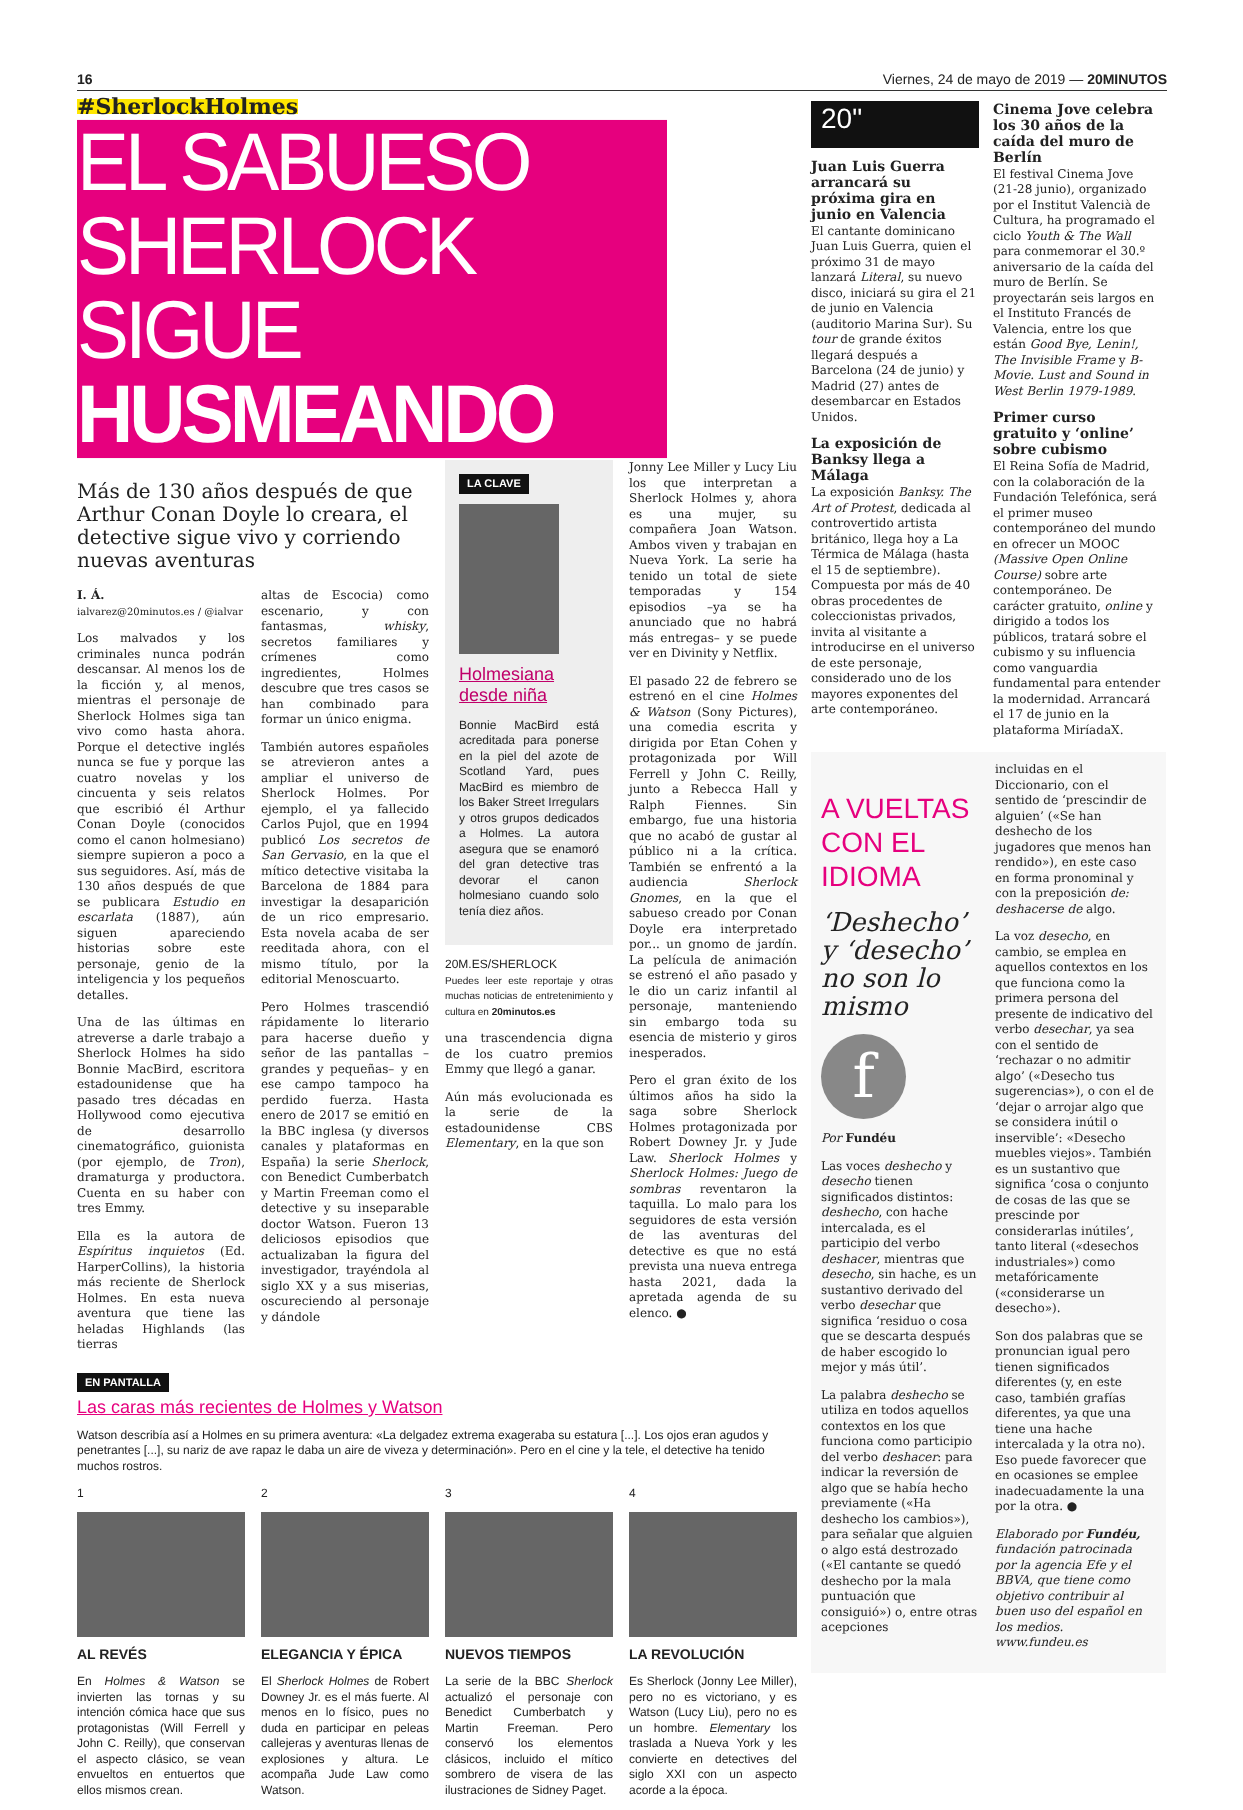16 Viernes, 24 de mayo de 2019 — 20MINUTOS
#SherlockHolmes
EL SABUESO SHERLOCK
SIGUE HUSMEANDO
Más de 130 años después de que Arthur Conan Doyle lo creara, el detective sigue vivo y corriendo nuevas aventuras
I. Á.
ialvarez@20minutos.es / @ialvar
Los malvados y los criminales nunca podrán descansar. Al menos los de la ficción y, al menos, mientras el personaje de Sherlock Holmes siga tan vivo como hasta ahora. Porque el detective inglés nunca se fue y porque las cuatro novelas y los cincuenta y seis relatos que escribió él Arthur Conan Doyle (conocidos como el canon holmesiano) siempre supieron a poco a sus seguidores. Así, más de 130 años después de que se publicara Estudio en escarlata (1887), aún siguen apareciendo historias sobre este personaje, genio de la inteligencia y los pequeños detalles.
Una de las últimas en atreverse a darle trabajo a Sherlock Holmes ha sido Bonnie MacBird, escritora estadounidense que ha pasado tres décadas en Hollywood como ejecutiva de desarrollo cinematográfico, guionista (por ejemplo, de Tron), dramaturga y productora. Cuenta en su haber con tres Emmy.
Ella es la autora de Espíritus inquietos (Ed. HarperCollins), la historia más reciente de Sherlock Holmes. En esta nueva aventura que tiene las heladas Highlands (las tierras
altas de Escocia) como escenario, y con fantasmas, whisky, secretos familiares y crímenes como ingredientes, Holmes descubre que tres casos se han combinado para formar un único enigma.
También autores españoles se atrevieron antes a ampliar el universo de Sherlock Holmes. Por ejemplo, el ya fallecido Carlos Pujol, que en 1994 publicó Los secretos de San Gervasio, en la que el mítico detective visitaba la Barcelona de 1884 para investigar la desaparición de un rico empresario. Esta novela acaba de ser reeditada ahora, con el mismo título, por la editorial Menoscuarto.
Pero Holmes trascendió rápidamente lo literario para hacerse dueño y señor de las pantallas –grandes y pequeñas– y en ese campo tampoco ha perdido fuerza. Hasta enero de 2017 se emitió en la BBC inglesa (y diversos canales y plataformas en España) la serie Sherlock, con Benedict Cumberbatch y Martin Freeman como el detective y su inseparable doctor Watson. Fueron 13 deliciosos episodios que actualizaban la figura del investigador, trayéndola al siglo XX y a sus miserias, oscureciendo al personaje y dándole
LA CLAVE
Holmesiana desde niña
Bonnie MacBird está acreditada para ponerse en la piel del azote de Scotland Yard, pues MacBird es miembro de los Baker Street Irregulars y otros grupos dedicados a Holmes. La autora asegura que se enamoró del gran detective tras devorar el canon holmesiano cuando solo tenía diez años.
20M.ES/SHERLOCK
Puedes leer este reportaje y otras muchas noticias de entretenimiento y cultura en 20minutos.es
una trascendencia digna de los cuatro premios Emmy que llegó a ganar.
Aún más evolucionada es la serie de la estadounidense CBS Elementary, en la que son
Jonny Lee Miller y Lucy Liu los que interpretan a Sherlock Holmes y, ahora es una mujer, su compañera Joan Watson. Ambos viven y trabajan en Nueva York. La serie ha tenido un total de siete temporadas y 154 episodios –ya se ha anunciado que no habrá más entregas– y se puede ver en Divinity y Netflix.
El pasado 22 de febrero se estrenó en el cine Holmes & Watson (Sony Pictures), una comedia escrita y dirigida por Etan Cohen y protagonizada por Will Ferrell y John C. Reilly, junto a Rebecca Hall y Ralph Fiennes. Sin embargo, fue una historia que no acabó de gustar al público ni a la crítica. También se enfrentó a la audiencia Sherlock Gnomes, en la que el sabueso creado por Conan Doyle era interpretado por... un gnomo de jardín. La película de animación se estrenó el año pasado y le dio un cariz infantil al personaje, manteniendo sin embargo toda su esencia de misterio y giros inesperados.
Pero el gran éxito de los últimos años ha sido la saga sobre Sherlock Holmes protagonizada por Robert Downey Jr. y Jude Law. Sherlock Holmes y Sherlock Holmes: Juego de sombras reventaron la taquilla. Lo malo para los seguidores de esta versión de las aventuras del detective es que no está prevista una nueva entrega hasta 2021, dada la apretada agenda de su elenco. ●
EN PANTALLA
Las caras más recientes de Holmes y Watson
Watson describía así a Holmes en su primera aventura: «La delgadez extrema exageraba su estatura [...]. Los ojos eran agudos y penetrantes [...], su nariz de ave rapaz le daba un aire de viveza y determinación». Pero en el cine y la tele, el detective ha tenido muchos rostros.
1
AL REVÉS
En Holmes & Watson se invierten las tornas y su intención cómica hace que sus protagonistas (Will Ferrell y John C. Reilly), que conservan el aspecto clásico, se vean envueltos en entuertos que ellos mismos crean.
2
ELEGANCIA Y ÉPICA
El Sherlock Holmes de Robert Downey Jr. es el más fuerte. Al menos en lo físico, pues no duda en participar en peleas callejeras y aventuras llenas de explosiones y altura. Le acompaña Jude Law como Watson.
3
NUEVOS TIEMPOS
La serie de la BBC Sherlock actualizó el personaje con Benedict Cumberbatch y Martin Freeman. Pero conservó los elementos clásicos, incluido el mítico sombrero de visera de las ilustraciones de Sidney Paget.
4
LA REVOLUCIÓN
Es Sherlock (Jonny Lee Miller), pero no es victoriano, y es Watson (Lucy Liu), pero no es un hombre. Elementary los traslada a Nueva York y les convierte en detectives del siglo XXI con un aspecto acorde a la época.
20"
Juan Luis Guerra arrancará su próxima gira en junio en Valencia
El cantante dominicano Juan Luis Guerra, quien el próximo 31 de mayo lanzará Literal, su nuevo disco, iniciará su gira el 21 de junio en Valencia (auditorio Marina Sur). Su tour de grande éxitos llegará después a Barcelona (24 de junio) y Madrid (27) antes de desembarcar en Estados Unidos.
La exposición de Banksy llega a Málaga
La exposición Banksy. The Art of Protest, dedicada al controvertido artista británico, llega hoy a La Térmica de Málaga (hasta el 15 de septiembre). Compuesta por más de 40 obras procedentes de coleccionistas privados, invita al visitante a introducirse en el universo de este personaje, considerado uno de los mayores exponentes del arte contemporáneo.
Cinema Jove celebra los 30 años de la caída del muro de Berlín
El festival Cinema Jove (21-28 junio), organizado por el Institut Valencià de Cultura, ha programado el ciclo Youth & The Wall para conmemorar el 30.º aniversario de la caída del muro de Berlín. Se proyectarán seis largos en el Instituto Francés de Valencia, entre los que están Good Bye, Lenin!, The Invisible Frame y B-Movie. Lust and Sound in West Berlin 1979-1989.
Primer curso gratuito y ‘online’ sobre cubismo
El Reina Sofía de Madrid, con la colaboración de la Fundación Telefónica, será el primer museo contemporáneo del mundo en ofrecer un MOOC (Massive Open Online Course) sobre arte contemporáneo. De carácter gratuito, online y dirigido a todos los públicos, tratará sobre el cubismo y su influencia como vanguardia fundamental para entender la modernidad. Arrancará el 17 de junio en la plataforma MiríadaX.
A VUELTAS CON EL IDIOMA
‘Deshecho’ y ‘desecho’ no son lo mismo
f
Por Fundéu
Las voces deshecho y desecho tienen significados distintos: deshecho, con hache intercalada, es el participio del verbo deshacer, mientras que desecho, sin hache, es un sustantivo derivado del verbo desechar que significa ‘residuo o cosa que se descarta después de haber escogido lo mejor y más útil’.
La palabra deshecho se utiliza en todos aquellos contextos en los que funciona como participio del verbo deshacer: para indicar la reversión de algo que se había hecho previamente («Ha deshecho los cambios»), para señalar que alguien o algo está destrozado («El cantante se quedó deshecho por la mala puntuación que consiguió») o, entre otras acepciones
incluidas en el Diccionario, con el sentido de ‘prescindir de alguien’ («Se han deshecho de los jugadores que menos han rendido»), en este caso en forma pronominal y con la preposición de: deshacerse de algo.
La voz desecho, en cambio, se emplea en aquellos contextos en los que funciona como la primera persona del presente de indicativo del verbo desechar, ya sea con el sentido de ‘rechazar o no admitir algo’ («Desecho tus sugerencias»), o con el de ‘dejar o arrojar algo que se considera inútil o inservible’: «Desecho muebles viejos». También es un sustantivo que significa ‘cosa o conjunto de cosas de las que se prescinde por considerarlas inútiles’, tanto literal («desechos industriales») como metafóricamente («considerarse un desecho»).
Son dos palabras que se pronuncian igual pero tienen significados diferentes (y, en este caso, también grafías diferentes, ya que una tiene una hache intercalada y la otra no). Eso puede favorecer que en ocasiones se emplee inadecuadamente la una por la otra. ●
Elaborado por Fundéu, fundación patrocinada por la agencia Efe y el BBVA, que tiene como objetivo contribuir al buen uso del español en los medios. www.fundeu.es